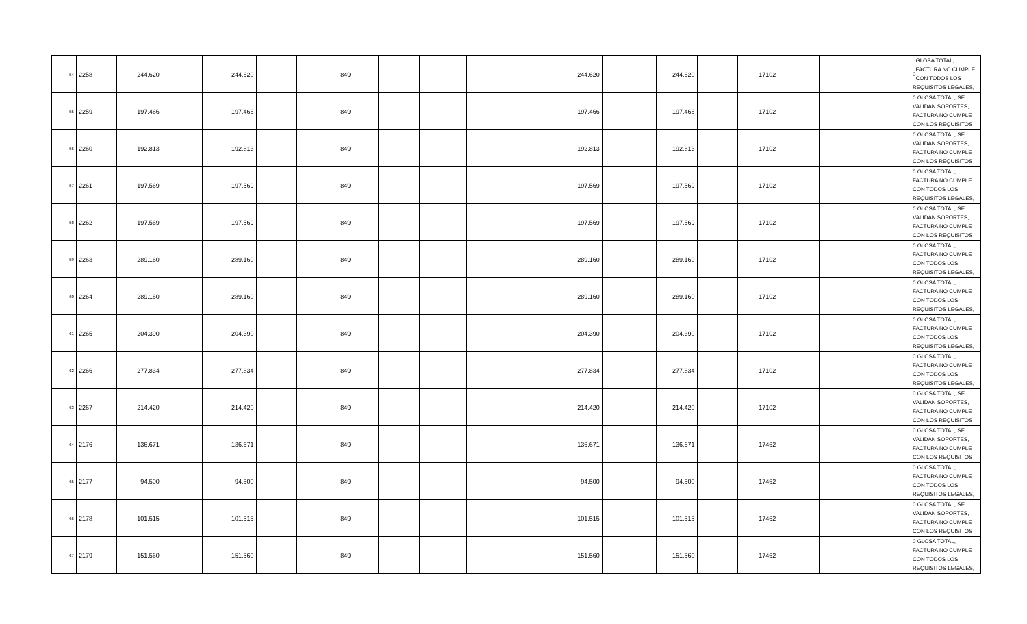| 54 | 2258 | 244.620 | | 244.620 | | | 849 | | - | | | 244.620 | | 244.620 | | 17102 | | | - | 0 GLOSA TOTAL, FACTURA NO CUMPLE CON TODOS LOS REQUISITOS LEGALES, |
| 55 | 2259 | 197.466 | | 197.466 | | | 849 | | - | | | 197.466 | | 197.466 | | 17102 | | | - | 0 GLOSA TOTAL, SE VALIDAN SOPORTES, FACTURA NO CUMPLE CON LOS REQUISITOS |
| 56 | 2260 | 192.813 | | 192.813 | | | 849 | | - | | | 192.813 | | 192.813 | | 17102 | | | - | 0 GLOSA TOTAL, SE VALIDAN SOPORTES, FACTURA NO CUMPLE CON LOS REQUISITOS |
| 57 | 2261 | 197.569 | | 197.569 | | | 849 | | - | | | 197.569 | | 197.569 | | 17102 | | | - | 0 GLOSA TOTAL, FACTURA NO CUMPLE CON TODOS LOS REQUISITOS LEGALES, |
| 58 | 2262 | 197.569 | | 197.569 | | | 849 | | - | | | 197.569 | | 197.569 | | 17102 | | | - | 0 GLOSA TOTAL, SE VALIDAN SOPORTES, FACTURA NO CUMPLE CON LOS REQUISITOS |
| 59 | 2263 | 289.160 | | 289.160 | | | 849 | | - | | | 289.160 | | 289.160 | | 17102 | | | - | 0 GLOSA TOTAL, FACTURA NO CUMPLE CON TODOS LOS REQUISITOS LEGALES, |
| 60 | 2264 | 289.160 | | 289.160 | | | 849 | | - | | | 289.160 | | 289.160 | | 17102 | | | - | 0 GLOSA TOTAL, FACTURA NO CUMPLE CON TODOS LOS REQUISITOS LEGALES, |
| 61 | 2265 | 204.390 | | 204.390 | | | 849 | | - | | | 204.390 | | 204.390 | | 17102 | | | - | 0 GLOSA TOTAL, FACTURA NO CUMPLE CON TODOS LOS REQUISITOS LEGALES, |
| 62 | 2266 | 277.834 | | 277.834 | | | 849 | | - | | | 277.834 | | 277.834 | | 17102 | | | - | 0 GLOSA TOTAL, FACTURA NO CUMPLE CON TODOS LOS REQUISITOS LEGALES, |
| 63 | 2267 | 214.420 | | 214.420 | | | 849 | | - | | | 214.420 | | 214.420 | | 17102 | | | - | 0 GLOSA TOTAL, SE VALIDAN SOPORTES, FACTURA NO CUMPLE CON LOS REQUISITOS |
| 64 | 2176 | 136.671 | | 136.671 | | | 849 | | - | | | 136.671 | | 136.671 | | 17462 | | | - | 0 GLOSA TOTAL, SE VALIDAN SOPORTES, FACTURA NO CUMPLE CON LOS REQUISITOS |
| 65 | 2177 | 94.500 | | 94.500 | | | 849 | | - | | | 94.500 | | 94.500 | | 17462 | | | - | 0 GLOSA TOTAL, FACTURA NO CUMPLE CON TODOS LOS REQUISITOS LEGALES, |
| 66 | 2178 | 101.515 | | 101.515 | | | 849 | | - | | | 101.515 | | 101.515 | | 17462 | | | - | 0 GLOSA TOTAL, SE VALIDAN SOPORTES, FACTURA NO CUMPLE CON LOS REQUISITOS |
| 67 | 2179 | 151.560 | | 151.560 | | | 849 | | - | | | 151.560 | | 151.560 | | 17462 | | | - | 0 GLOSA TOTAL, FACTURA NO CUMPLE CON TODOS LOS REQUISITOS LEGALES, |